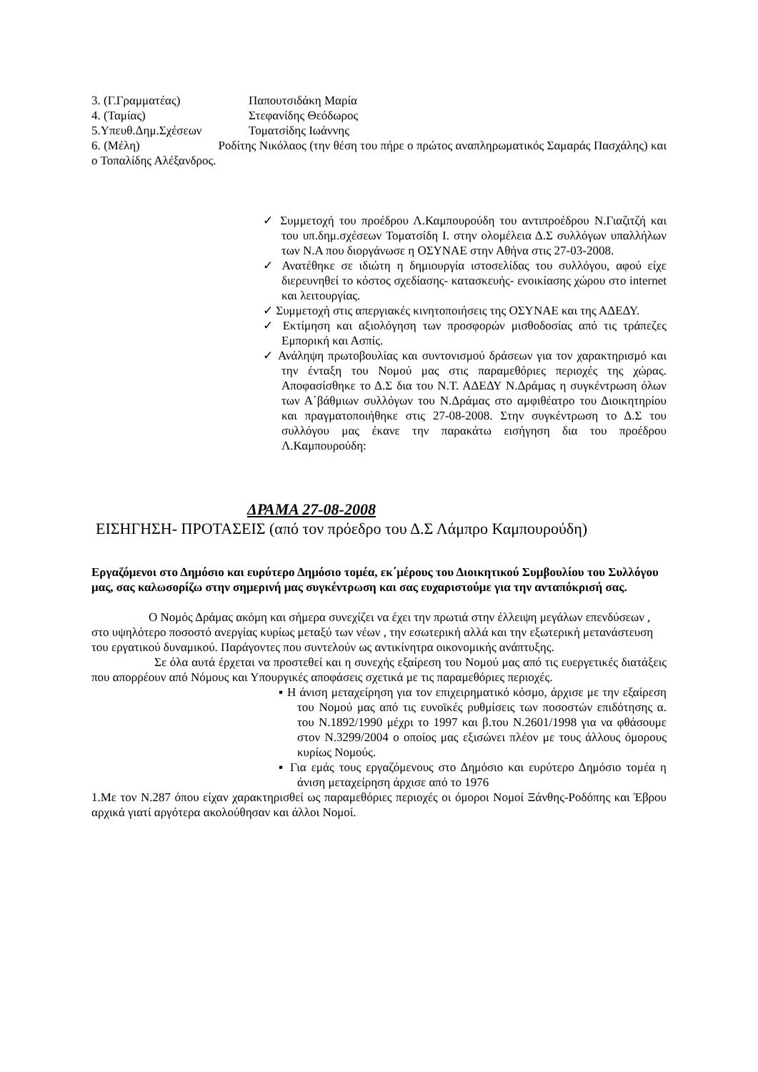3. (Γ.Γραμματέας) Παπουτσιδάκη Μαρία
4. (Ταμίας) Στεφανίδης Θεόδωρος
5.Υπευθ.Δημ.Σχέσεων Τοματσίδης Ιωάννης
6. (Μέλη) Ροδίτης Νικόλαος (την θέση του πήρε ο πρώτος αναπληρωματικός Σαμαράς Πασχάλης) και ο Τοπαλίδης Αλέξανδρος.
✓ Συμμετοχή του προέδρου Λ.Καμπουρούδη του αντιπροέδρου Ν.Γιαζιτζή και του υπ.δημ.σχέσεων Τοματσίδη Ι. στην ολομέλεια Δ.Σ συλλόγων υπαλλήλων των Ν.Α που διοργάνωσε η ΟΣΥΝΑΕ στην Αθήνα στις 27-03-2008.
✓ Ανατέθηκε σε ιδιώτη η δημιουργία ιστοσελίδας του συλλόγου, αφού είχε διερευνηθεί το κόστος σχεδίασης- κατασκευής- ενοικίασης χώρου στο internet και λειτουργίας.
✓ Συμμετοχή στις απεργιακές κινητοποιήσεις της ΟΣΥΝΑΕ και της ΑΔΕΔΥ.
✓ Εκτίμηση και αξιολόγηση των προσφορών μισθοδοσίας από τις τράπεζες Εμπορική και Ασπίς.
✓ Ανάληψη πρωτοβουλίας και συντονισμού δράσεων για τον χαρακτηρισμό και την ένταξη του Νομού μας στις παραμεθόριες περιοχές της χώρας. Αποφασίσθηκε το Δ.Σ δια του Ν.Τ. ΑΔΕΔΥ Ν.Δράμας η συγκέντρωση όλων των Α΄βάθμιων συλλόγων του Ν.Δράμας στο αμφιθέατρο του Διοικητηρίου και πραγματοποιήθηκε στις 27-08-2008. Στην συγκέντρωση το Δ.Σ του συλλόγου μας έκανε την παρακάτω εισήγηση δια του προέδρου Λ.Καμπουρούδη:
ΔΡΑΜΑ 27-08-2008
ΕΙΣΗΓΗΣΗ- ΠΡΟΤΑΣΕΙΣ (από τον πρόεδρο του Δ.Σ Λάμπρο Καμπουρούδη)
Εργαζόμενοι στο Δημόσιο και ευρύτερο Δημόσιο τομέα, εκ΄μέρους του Διοικητικού Συμβουλίου του Συλλόγου μας, σας καλωσορίζω στην σημερινή μας συγκέντρωση και σας ευχαριστούμε για την ανταπόκρισή σας.
Ο Νομός Δράμας ακόμη και σήμερα συνεχίζει να έχει την πρωτιά στην έλλειψη μεγάλων επενδύσεων , στο υψηλότερο ποσοστό ανεργίας κυρίως μεταξύ των νέων , την εσωτερική αλλά και την εξωτερική μετανάστευση του εργατικού δυναμικού. Παράγοντες που συντελούν ως αντικίνητρα οικονομικής ανάπτυξης.
Σε όλα αυτά έρχεται να προστεθεί και η συνεχής εξαίρεση του Νομού μας από τις ευεργετικές διατάξεις που απορρέουν από Νόμους και Υπουργικές αποφάσεις σχετικά με τις παραμεθόριες περιοχές.
▪ Η άνιση μεταχείρηση για τον επιχειρηματικό κόσμο, άρχισε με την εξαίρεση του Νομού μας από τις ευνοϊκές ρυθμίσεις των ποσοστών επιδότησης α. του Ν.1892/1990 μέχρι το 1997 και β.του Ν.2601/1998 για να φθάσουμε στον Ν.3299/2004 ο οποίος μας εξισώνει πλέον με τους άλλους όμορους κυρίως Νομούς.
▪ Για εμάς τους εργαζόμενους στο Δημόσιο και ευρύτερο Δημόσιο τομέα η άνιση μεταχείρηση άρχισε από το 1976
1.Με τον Ν.287 όπου είχαν χαρακτηρισθεί ως παραμεθόριες περιοχές οι όμοροι Νομοί Ξάνθης-Ροδόπης και Έβρου αρχικά γιατί αργότερα ακολούθησαν και άλλοι Νομοί.